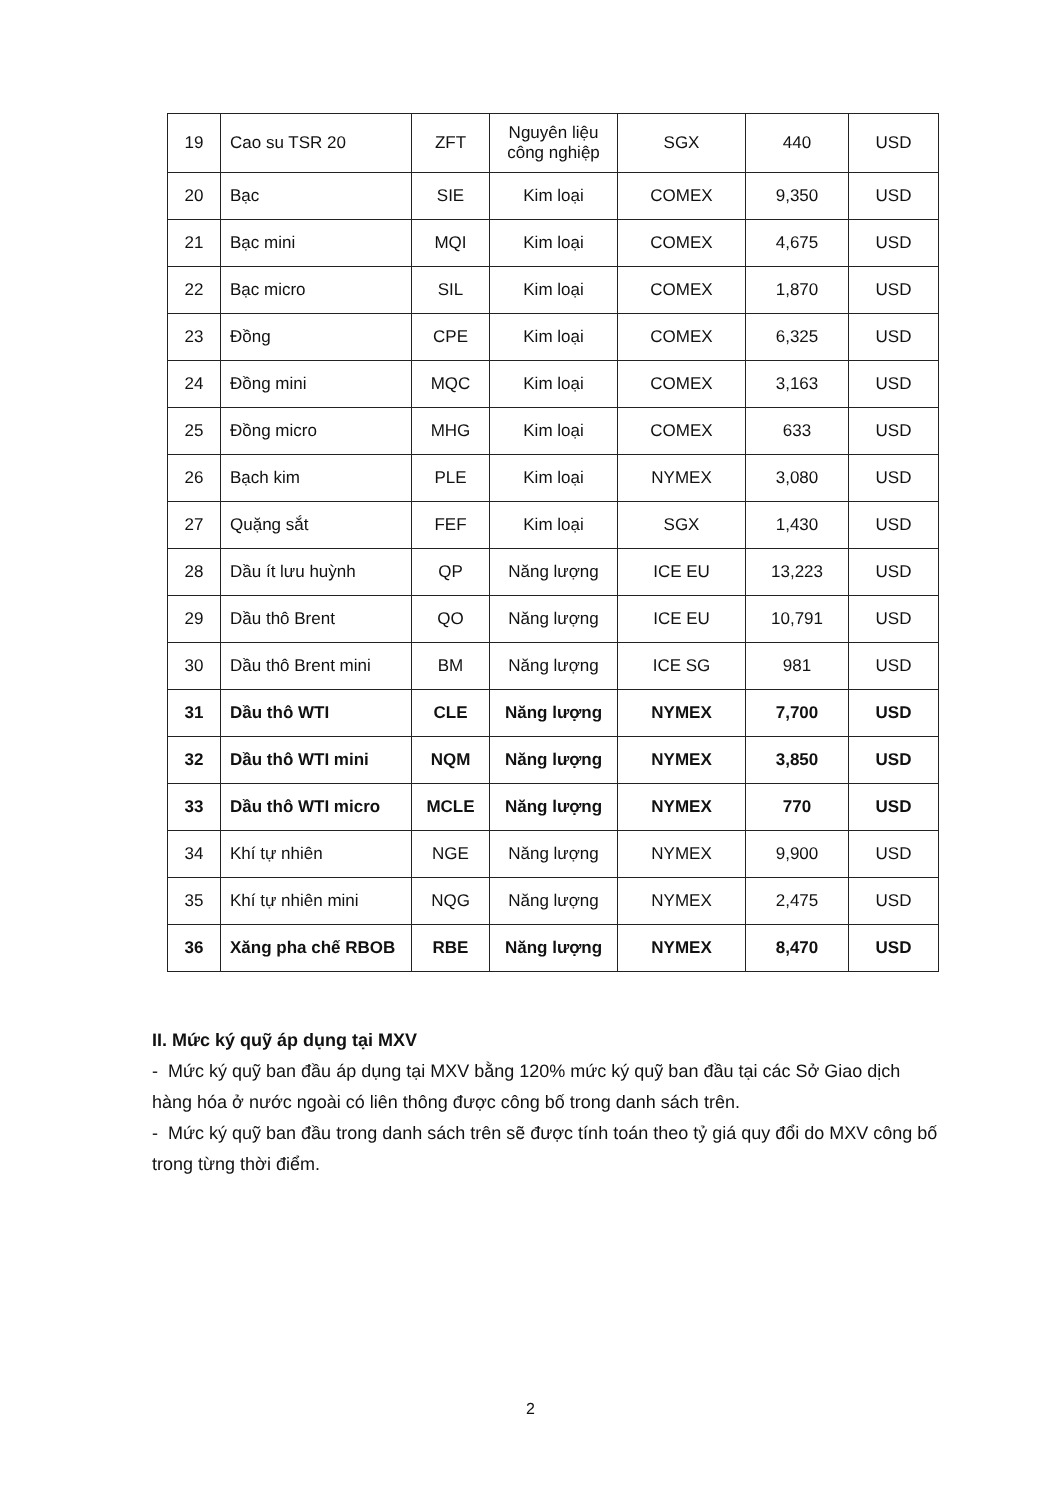| 19 | Cao su TSR 20 | ZFT | Nguyên liệu công nghiệp | SGX | 440 | USD |
| 20 | Bạc | SIE | Kim loại | COMEX | 9,350 | USD |
| 21 | Bạc mini | MQI | Kim loại | COMEX | 4,675 | USD |
| 22 | Bạc micro | SIL | Kim loại | COMEX | 1,870 | USD |
| 23 | Đồng | CPE | Kim loại | COMEX | 6,325 | USD |
| 24 | Đồng mini | MQC | Kim loại | COMEX | 3,163 | USD |
| 25 | Đồng micro | MHG | Kim loại | COMEX | 633 | USD |
| 26 | Bạch kim | PLE | Kim loại | NYMEX | 3,080 | USD |
| 27 | Quặng sắt | FEF | Kim loại | SGX | 1,430 | USD |
| 28 | Dầu ít lưu huỳnh | QP | Năng lượng | ICE EU | 13,223 | USD |
| 29 | Dầu thô Brent | QO | Năng lượng | ICE EU | 10,791 | USD |
| 30 | Dầu thô Brent mini | BM | Năng lượng | ICE SG | 981 | USD |
| 31 | Dầu thô WTI | CLE | Năng lượng | NYMEX | 7,700 | USD |
| 32 | Dầu thô WTI mini | NQM | Năng lượng | NYMEX | 3,850 | USD |
| 33 | Dầu thô WTI micro | MCLE | Năng lượng | NYMEX | 770 | USD |
| 34 | Khí tự nhiên | NGE | Năng lượng | NYMEX | 9,900 | USD |
| 35 | Khí tự nhiên mini | NQG | Năng lượng | NYMEX | 2,475 | USD |
| 36 | Xăng pha chế RBOB | RBE | Năng lượng | NYMEX | 8,470 | USD |
II. Mức ký quỹ áp dụng tại MXV
- Mức ký quỹ ban đầu áp dụng tại MXV bằng 120% mức ký quỹ ban đầu tại các Sở Giao dịch hàng hóa ở nước ngoài có liên thông được công bố trong danh sách trên.
- Mức ký quỹ ban đầu trong danh sách trên sẽ được tính toán theo tỷ giá quy đổi do MXV công bố trong từng thời điểm.
2